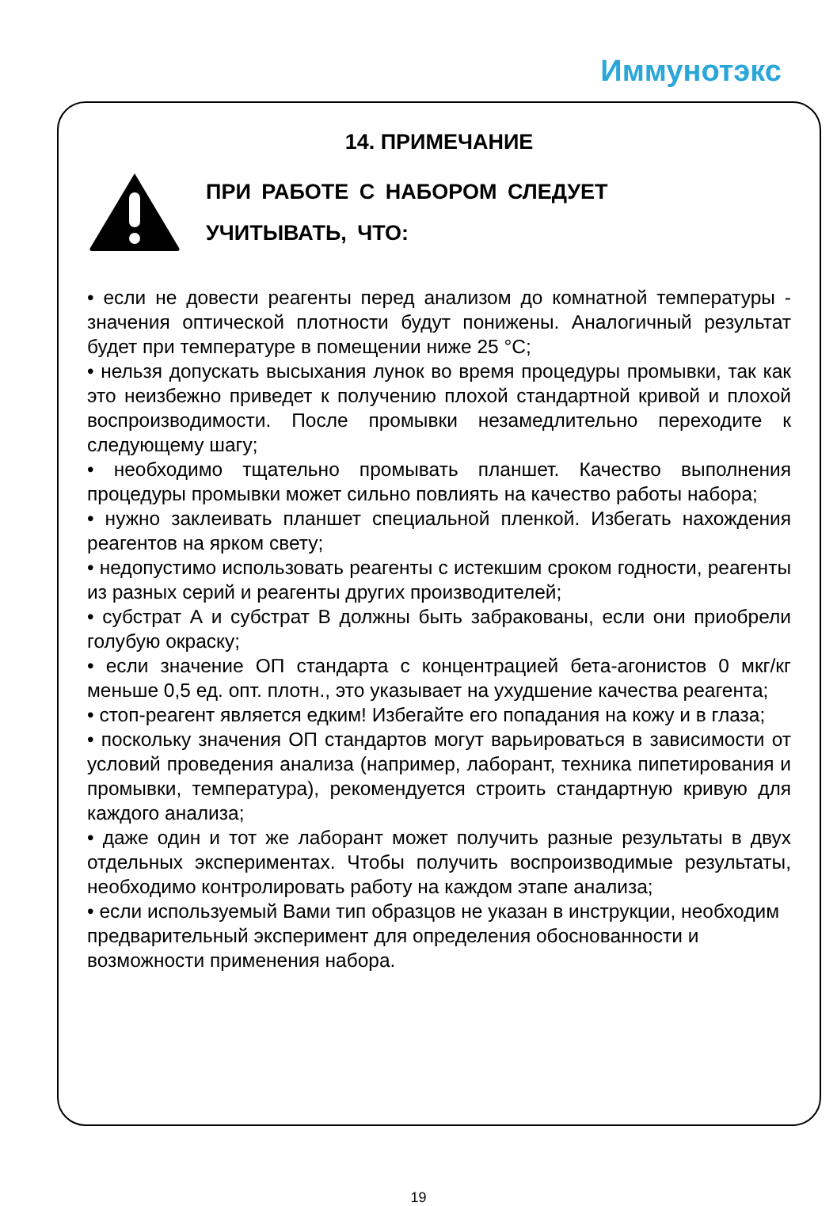Иммунотэкс
14. ПРИМЕЧАНИЕ
ПРИ РАБОТЕ С НАБОРОМ СЛЕДУЕТ
УЧИТЫВАТЬ, ЧТО:
• если не довести реагенты перед анализом до комнатной температуры - значения оптической плотности будут понижены. Аналогичный результат будет при температуре в помещении ниже 25 °C;
• нельзя допускать высыхания лунок во время процедуры промывки, так как это неизбежно приведет к получению плохой стандартной кривой и плохой воспроизводимости. После промывки незамедлительно переходите к следующему шагу;
• необходимо тщательно промывать планшет. Качество выполнения процедуры промывки может сильно повлиять на качество работы набора;
• нужно заклеивать планшет специальной пленкой. Избегать нахождения реагентов на ярком свету;
• недопустимо использовать реагенты с истекшим сроком годности, реагенты из разных серий и реагенты других производителей;
• субстрат А и субстрат В должны быть забракованы, если они приобрели голубую окраску;
• если значение ОП стандарта с концентрацией бета-агонистов 0 мкг/кг меньше 0,5 ед. опт. плотн., это указывает на ухудшение качества реагента;
• стоп-реагент является едким! Избегайте его попадания на кожу и в глаза;
• поскольку значения ОП стандартов могут варьироваться в зависимости от условий проведения анализа (например, лаборант, техника пипетирования и промывки, температура), рекомендуется строить стандартную кривую для каждого анализа;
• даже один и тот же лаборант может получить разные результаты в двух отдельных экспериментах. Чтобы получить воспроизводимые результаты, необходимо контролировать работу на каждом этапе анализа;
• если используемый Вами тип образцов не указан в инструкции, необходим предварительный эксперимент для определения обоснованности и возможности применения набора.
19